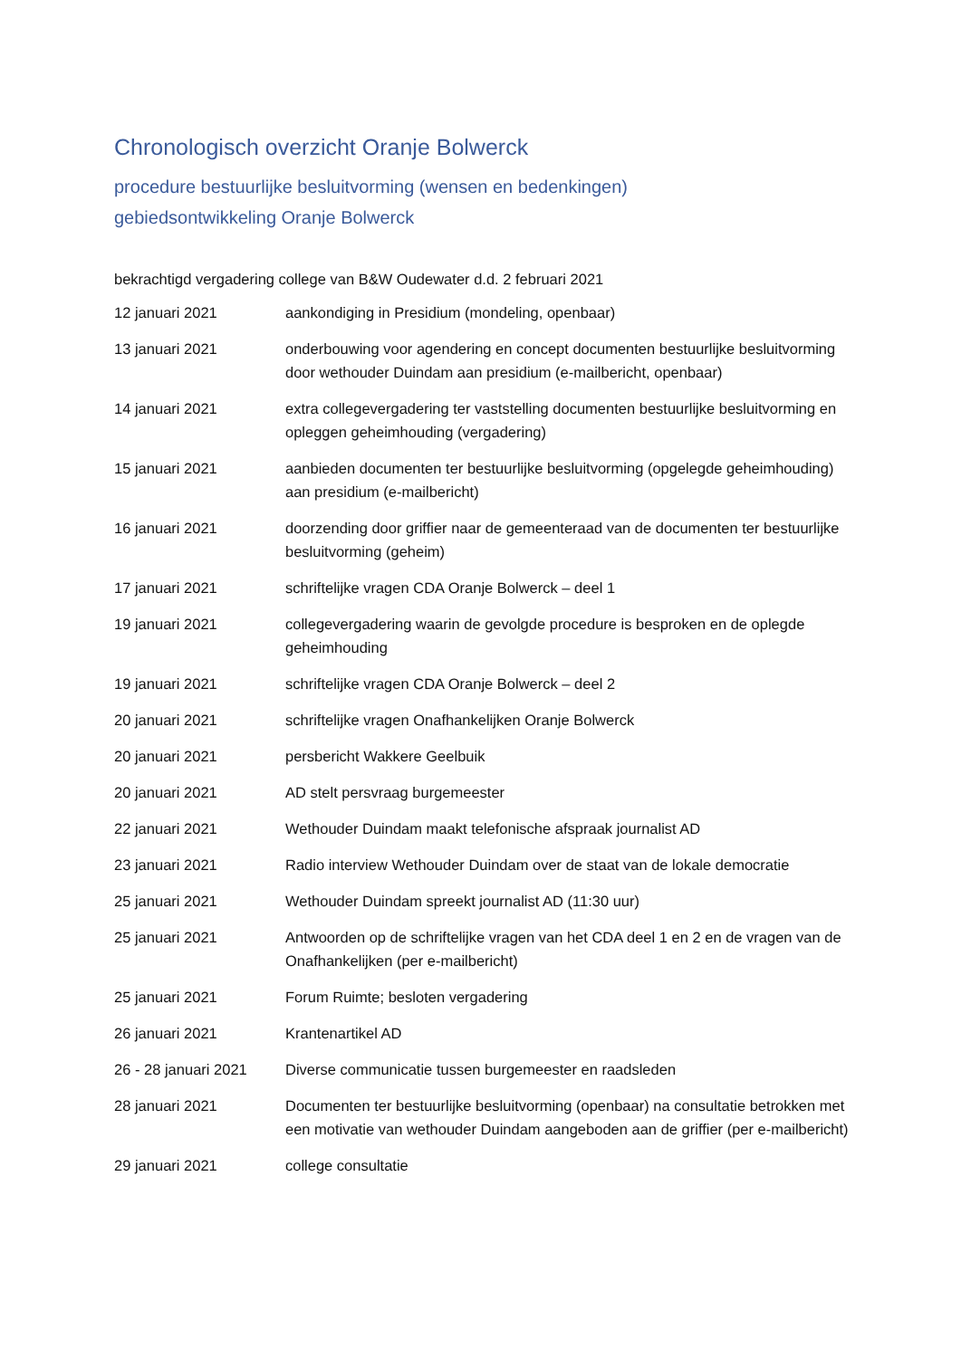Chronologisch overzicht Oranje Bolwerck
procedure bestuurlijke besluitvorming (wensen en bedenkingen)
gebiedsontwikkeling Oranje Bolwerck
bekrachtigd vergadering college van B&W Oudewater d.d. 2 februari 2021
| 12 januari 2021 | aankondiging in Presidium (mondeling, openbaar) |
| 13 januari 2021 | onderbouwing voor agendering en concept documenten bestuurlijke besluitvorming door wethouder Duindam aan presidium (e-mailbericht, openbaar) |
| 14 januari 2021 | extra collegevergadering ter vaststelling documenten bestuurlijke besluitvorming en opleggen geheimhouding (vergadering) |
| 15 januari 2021 | aanbieden documenten ter bestuurlijke besluitvorming (opgelegde geheimhouding) aan presidium (e-mailbericht) |
| 16 januari 2021 | doorzending door griffier naar de gemeenteraad van de documenten ter bestuurlijke besluitvorming (geheim) |
| 17 januari 2021 | schriftelijke vragen CDA Oranje Bolwerck – deel 1 |
| 19 januari 2021 | collegevergadering waarin de gevolgde procedure is besproken en de oplegde geheimhouding |
| 19 januari 2021 | schriftelijke vragen CDA Oranje Bolwerck – deel 2 |
| 20 januari 2021 | schriftelijke vragen Onafhankelijken Oranje Bolwerck |
| 20 januari 2021 | persbericht Wakkere Geelbuik |
| 20 januari 2021 | AD stelt persvraag burgemeester |
| 22 januari 2021 | Wethouder Duindam maakt telefonische afspraak journalist AD |
| 23 januari 2021 | Radio interview Wethouder Duindam over de staat van de lokale democratie |
| 25 januari 2021 | Wethouder Duindam spreekt journalist AD (11:30 uur) |
| 25 januari 2021 | Antwoorden op de schriftelijke vragen van het CDA deel 1 en 2 en de vragen van de Onafhankelijken (per e-mailbericht) |
| 25 januari 2021 | Forum Ruimte; besloten vergadering |
| 26 januari 2021 | Krantenartikel AD |
| 26 - 28 januari 2021 | Diverse communicatie tussen burgemeester en raadsleden |
| 28 januari 2021 | Documenten ter bestuurlijke besluitvorming (openbaar) na consultatie betrokken met een motivatie van wethouder Duindam aangeboden aan de griffier (per e-mailbericht) |
| 29 januari 2021 | college consultatie |